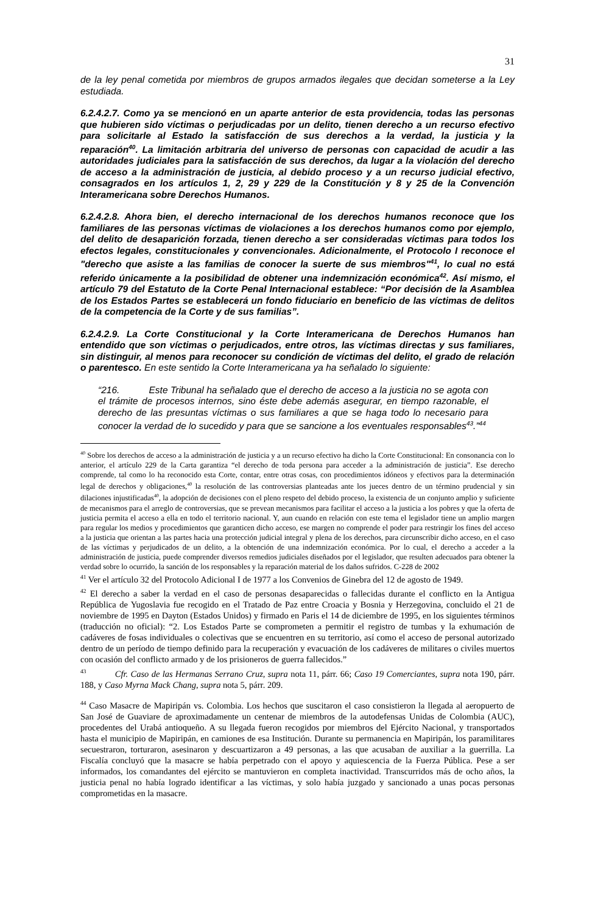31
de la ley penal cometida por miembros de grupos armados ilegales que decidan someterse a la Ley estudiada.
6.2.4.2.7. Como ya se mencionó en un aparte anterior de esta providencia, todas las personas que hubieren sido víctimas o perjudicadas por un delito, tienen derecho a un recurso efectivo para solicitarle al Estado la satisfacción de sus derechos a la verdad, la justicia y la reparación<sup>40</sup>. La limitación arbitraria del universo de personas con capacidad de acudir a las autoridades judiciales para la satisfacción de sus derechos, da lugar a la violación del derecho de acceso a la administración de justicia, al debido proceso y a un recurso judicial efectivo, consagrados en los artículos 1, 2, 29 y 229 de la Constitución y 8 y 25 de la Convención Interamericana sobre Derechos Humanos.
6.2.4.2.8. Ahora bien, el derecho internacional de los derechos humanos reconoce que los familiares de las personas víctimas de violaciones a los derechos humanos como por ejemplo, del delito de desaparición forzada, tienen derecho a ser consideradas víctimas para todos los efectos legales, constitucionales y convencionales. Adicionalmente, el Protocolo I reconoce el "derecho que asiste a las familias de conocer la suerte de sus miembros"<sup>41</sup>, lo cual no está referido únicamente a la posibilidad de obtener una indemnización económica<sup>42</sup>. Así mismo, el artículo 79 del Estatuto de la Corte Penal Internacional establece: “Por decisión de la Asamblea de los Estados Partes se establecerá un fondo fiduciario en beneficio de las víctimas de delitos de la competencia de la Corte y de sus familias”.
6.2.4.2.9. La Corte Constitucional y la Corte Interamericana de Derechos Humanos han entendido que son víctimas o perjudicados, entre otros, las víctimas directas y sus familiares, sin distinguir, al menos para reconocer su condición de víctimas del delito, el grado de relación o parentesco. En este sentido la Corte Interamericana ya ha señalado lo siguiente:
“216. Este Tribunal ha señalado que el derecho de acceso a la justicia no se agota con el trámite de procesos internos, sino éste debe además asegurar, en tiempo razonable, el derecho de las presuntas víctimas o sus familiares a que se haga todo lo necesario para conocer la verdad de lo sucedido y para que se sancione a los eventuales responsables<sup>43</sup>.”<sup>44</sup>
<sup>40</sup> Sobre los derechos de acceso a la administración de justicia y a un recurso efectivo ha dicho la Corte Constitucional: En consonancia con lo anterior, el artículo 229 de la Carta garantiza “el derecho de toda persona para acceder a la administración de justicia”. Ese derecho comprende, tal como lo ha reconocido esta Corte, contar, entre otras cosas, con procedimientos idóneos y efectivos para la determinación legal de derechos y obligaciones,<sup>40</sup> la resolución de las controversias planteadas ante los jueces dentro de un término prudencial y sin dilaciones injustificadas<sup>40</sup>, la adopción de decisiones con el pleno respeto del debido proceso, la existencia de un conjunto amplio y suficiente de mecanismos para el arreglo de controversias, que se prevean mecanismos para facilitar el acceso a la justicia a los pobres y que la oferta de justicia permita el acceso a ella en todo el territorio nacional. Y, aun cuando en relación con este tema el legislador tiene un amplio margen para regular los medios y procedimientos que garanticen dicho acceso, ese margen no comprende el poder para restringir los fines del acceso a la justicia que orientan a las partes hacia una protección judicial integral y plena de los derechos, para circunscribir dicho acceso, en el caso de las víctimas y perjudicados de un delito, a la obtención de una indemnización económica. Por lo cual, el derecho a acceder a la administración de justicia, puede comprender diversos remedios judiciales diseñados por el legislador, que resulten adecuados para obtener la verdad sobre lo ocurrido, la sanción de los responsables y la reparación material de los daños sufridos. C-228 de 2002
<sup>41</sup> Ver el artículo 32 del Protocolo Adicional I de 1977 a los Convenios de Ginebra del 12 de agosto de 1949.
<sup>42</sup> El derecho a saber la verdad en el caso de personas desaparecidas o fallecidas durante el conflicto en la Antigua República de Yugoslavia fue recogido en el Tratado de Paz entre Croacia y Bosnia y Herzegovina, concluido el 21 de noviembre de 1995 en Dayton (Estados Unidos) y firmado en Paris el 14 de diciembre de 1995, en los siguientes términos (traducción no oficial): “2. Los Estados Parte se comprometen a permitir el registro de tumbas y la exhumación de cadáveres de fosas individuales o colectivas que se encuentren en su territorio, así como el acceso de personal autorizado dentro de un período de tiempo definido para la recuperación y evacuación de los cadáveres de militares o civiles muertos con ocasión del conflicto armado y de los prisioneros de guerra fallecidos.”
<sup>43</sup> Cfr. Caso de las Hermanas Serrano Cruz, supra nota 11, párr. 66; Caso 19 Comerciantes, supra nota 190, párr. 188, y Caso Myrna Mack Chang, supra nota 5, párr. 209.
<sup>44</sup> Caso Masacre de Mapiripán vs. Colombia. Los hechos que suscitaron el caso consistieron la llegada al aeropuerto de San José de Guaviare de aproximadamente un centenar de miembros de la autodefensas Unidas de Colombia (AUC), procedentes del Urabá antioqueño. A su llegada fueron recogidos por miembros del Ejército Nacional, y transportados hasta el municipio de Mapiripán, en camiones de esa Institución. Durante su permanencia en Mapiripán, los paramilitares secuestraron, torturaron, asesinaron y descuartizaron a 49 personas, a las que acusaban de auxiliar a la guerrilla. La Fiscalía concluyó que la masacre se había perpetrado con el apoyo y aquiescencia de la Fuerza Pública. Pese a ser informados, los comandantes del ejército se mantuvieron en completa inactividad. Transcurridos más de ocho años, la justicia penal no había logrado identificar a las víctimas, y solo había juzgado y sancionado a unas pocas personas comprometidas en la masacre.